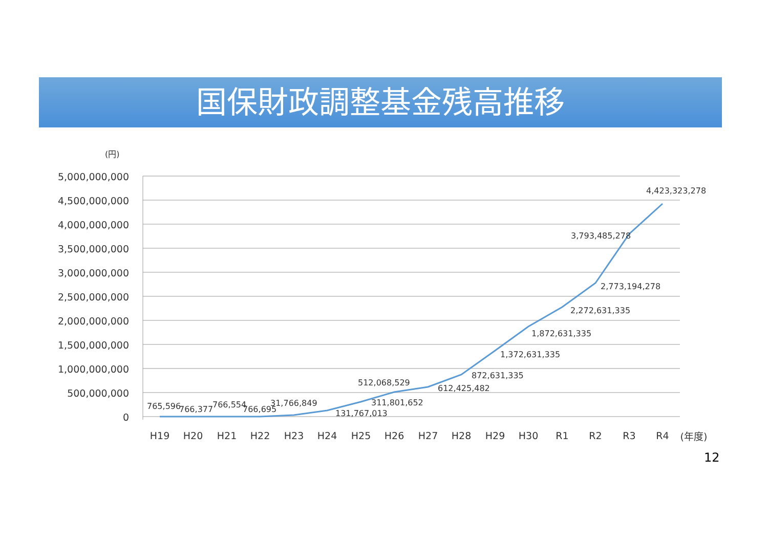国保財政調整基金残高推移
(円)
5,000,000,000
4,500,000,000
4,000,000,000
3,500,000,000
3,000,000,000
2,500,000,000
2,000,000,000
1,500,000,000
1,000,000,000
500,000,000
0
H19
H20
H21
H22
H23
H24
H25
H26
H27
H28
H29
H30
R1
R2
R3
R4
(年度)
765,596
766,377
766,554
766,695
31,766,849
131,767,013
311,801,652
512,068,529
612,425,482
872,631,335
1,372,631,335
1,872,631,335
2,272,631,335
2,773,194,278
3,793,485,278
4,423,323,278
12